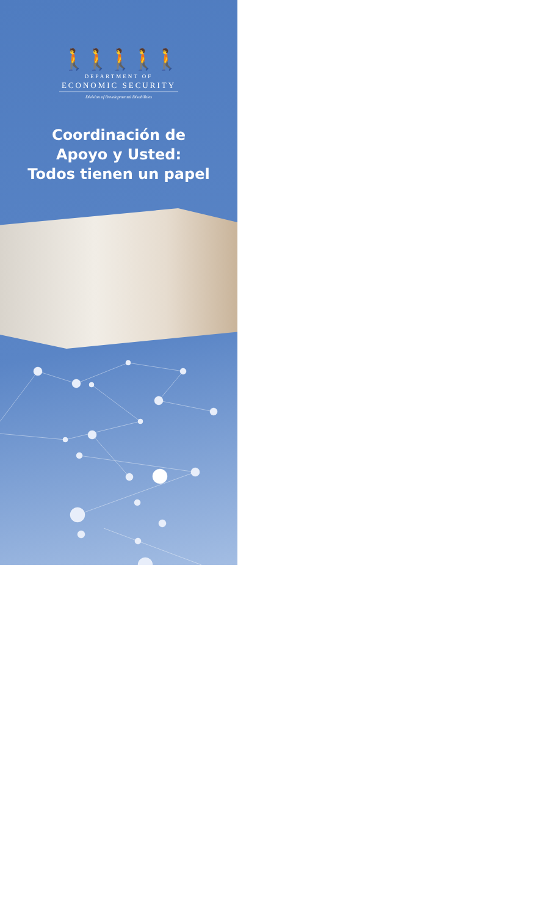🚶🚶🚶🚶🚶
DEPARTMENT OF
ECONOMIC SECURITY
Division of Developmental Disabilities
Coordinación de
Apoyo y Usted:
Todos tienen un papel